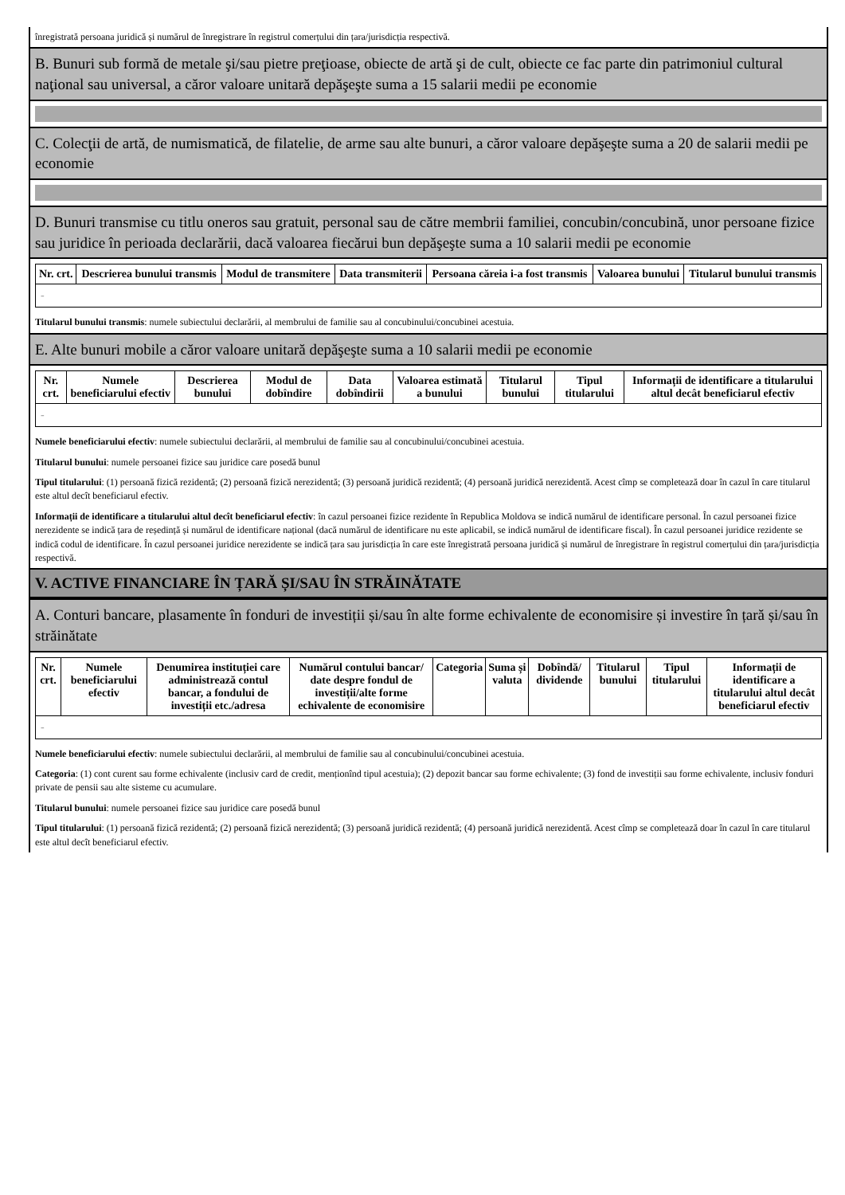înregistrată persoana juridică și numărul de înregistrare în registrul comerțului din țara/jurisdicția respectivă.
B. Bunuri sub formă de metale şi/sau pietre preţioase, obiecte de artă şi de cult, obiecte ce fac parte din patrimoniul cultural naţional sau universal, a căror valoare unitară depăşeşte suma a 15 salarii medii pe economie
C. Colecţii de artă, de numismatică, de filatelie, de arme sau alte bunuri, a căror valoare depăşeşte suma a 20 de salarii medii pe economie
D. Bunuri transmise cu titlu oneros sau gratuit, personal sau de către membrii familiei, concubin/concubină, unor persoane fizice sau juridice în perioada declarării, dacă valoarea fiecărui bun depăşeşte suma a 10 salarii medii pe economie
| Nr. crt. | Descrierea bunului transmis | Modul de transmitere | Data transmiterii | Persoana căreia i-a fost transmis | Valoarea bunului | Titularul bunului transmis |
| --- | --- | --- | --- | --- | --- | --- |
| - | | | | | | |
Titularul bunului transmis: numele subiectului declarării, al membrului de familie sau al concubinului/concubinei acestuia.
E. Alte bunuri mobile a căror valoare unitară depăşeşte suma a 10 salarii medii pe economie
| Nr. crt. | Numele beneficiarului efectiv | Descrierea bunului | Modul de dobîndire | Data dobîndirii | Valoarea estimată a bunului | Titularul bunului | Tipul titularului | Informații de identificare a titularului altul decât beneficiarul efectiv |
| --- | --- | --- | --- | --- | --- | --- | --- | --- |
| - | | | | | | | | |
Numele beneficiarului efectiv: numele subiectului declarării, al membrului de familie sau al concubinului/concubinei acestuia.
Titularul bunului: numele persoanei fizice sau juridice care posedă bunul
Tipul titularului: (1) persoană fizică rezidentă; (2) persoană fizică nerezidentă; (3) persoană juridică rezidentă; (4) persoană juridică nerezidentă. Acest cîmp se completează doar în cazul în care titularul este altul decît beneficiarul efectiv.
Informații de identificare a titularului altul decît beneficiarul efectiv: în cazul persoanei fizice rezidente în Republica Moldova se indică numărul de identificare personal. În cazul persoanei fizice nerezidente se indică țara de reședință și numărul de identificare național (dacă numărul de identificare nu este aplicabil, se indică numărul de identificare fiscal). În cazul persoanei juridice rezidente se indică codul de identificare. În cazul persoanei juridice nerezidente se indică țara sau jurisdicția în care este înregistrată persoana juridică și numărul de înregistrare în registrul comerțului din țara/jurisdicția respectivă.
V. ACTIVE FINANCIARE ÎN ȚARĂ ȘI/SAU ÎN STRĂINĂTATE
A. Conturi bancare, plasamente în fonduri de investiții și/sau în alte forme echivalente de economisire și investire în țară și/sau în străinătate
| Nr. crt. | Numele beneficiarului efectiv | Denumirea instituției care administrează contul bancar, a fondului de investiții etc./adresa | Numărul contului bancar/ date despre fondul de investiții/alte forme echivalente de economisire | Categoria | Suma și valuta | Dobîndă/ dividende | Titularul bunului | Tipul titularului | Informații de identificare a titularului altul decât beneficiarul efectiv |
| --- | --- | --- | --- | --- | --- | --- | --- | --- | --- |
| - | | | | | | | | | |
Numele beneficiarului efectiv: numele subiectului declarării, al membrului de familie sau al concubinului/concubinei acestuia.
Categoria: (1) cont curent sau forme echivalente (inclusiv card de credit, menționînd tipul acestuia); (2) depozit bancar sau forme echivalente; (3) fond de investiții sau forme echivalente, inclusiv fonduri private de pensii sau alte sisteme cu acumulare.
Titularul bunului: numele persoanei fizice sau juridice care posedă bunul
Tipul titularului: (1) persoană fizică rezidentă; (2) persoană fizică nerezidentă; (3) persoană juridică rezidentă; (4) persoană juridică nerezidentă. Acest cîmp se completează doar în cazul în care titularul este altul decît beneficiarul efectiv.